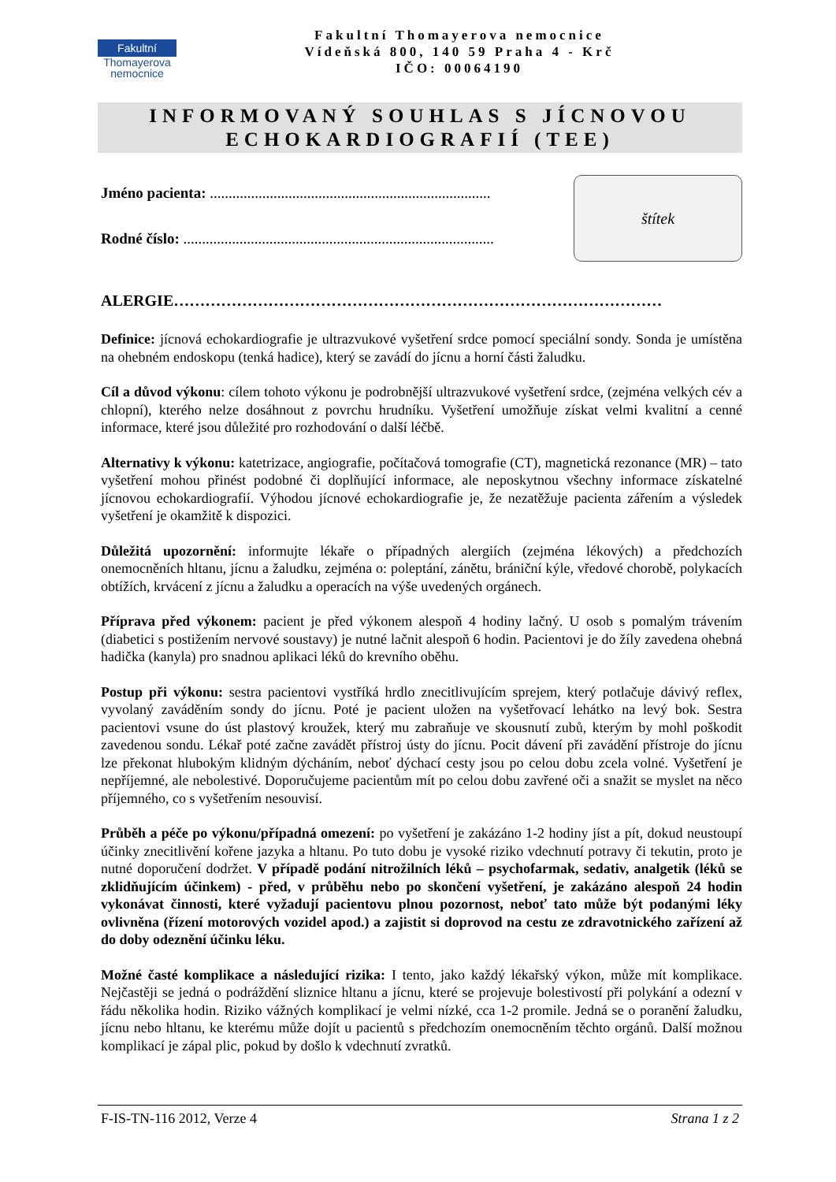Fakultní
Thomayerova
nemocnice
Fakultní Thomayerova nemocnice
Vídeňská 800, 140 59 Praha 4 - Krč
IČO: 00064190
INFORMOVANÝ SOUHLAS S JÍCNOVOU
ECHOKARDIOGRAFIÍ (TEE)
Jméno pacienta: ...........................................................................
Rodné číslo: ...................................................................................
štítek
ALERGIE…………………………………………………………………………………
Definice: jícnová echokardiografie je ultrazvukové vyšetření srdce pomocí speciální sondy. Sonda je umístěna na ohebném endoskopu (tenká hadice), který se zavádí do jícnu a horní části žaludku.
Cíl a důvod výkonu: cílem tohoto výkonu je podrobnější ultrazvukové vyšetření srdce, (zejména velkých cév a chlopní), kterého nelze dosáhnout z povrchu hrudníku. Vyšetření umožňuje získat velmi kvalitní a cenné informace, které jsou důležité pro rozhodování o další léčbě.
Alternativy k výkonu: katetrizace, angiografie, počítačová tomografie (CT), magnetická rezonance (MR) – tato vyšetření mohou přinést podobné či doplňující informace, ale neposkytnou všechny informace získatelné jícnovou echokardiografií. Výhodou jícnové echokardiografie je, že nezatěžuje pacienta zářením a výsledek vyšetření je okamžitě k dispozici.
Důležitá upozornění: informujte lékaře o případných alergiích (zejména lékových) a předchozích onemocněních hltanu, jícnu a žaludku, zejména o: poleptání, zánětu, brániční kýle, vředové chorobě, polykacích obtížích, krvácení z jícnu a žaludku a operacích na výše uvedených orgánech.
Příprava před výkonem: pacient je před výkonem alespoň 4 hodiny lačný. U osob s pomalým trávením (diabetici s postižením nervové soustavy) je nutné lačnit alespoň 6 hodin. Pacientovi je do žíly zavedena ohebná hadička (kanyla) pro snadnou aplikaci léků do krevního oběhu.
Postup při výkonu: sestra pacientovi vystříká hrdlo znecitlivujícím sprejem, který potlačuje dávivý reflex, vyvolaný zaváděním sondy do jícnu. Poté je pacient uložen na vyšetřovací lehátko na levý bok. Sestra pacientovi vsune do úst plastový kroužek, který mu zabraňuje ve skousnutí zubů, kterým by mohl poškodit zavedenou sondu. Lékař poté začne zavádět přístroj ústy do jícnu. Pocit dávení při zavádění přístroje do jícnu lze překonat hlubokým klidným dýcháním, neboť dýchací cesty jsou po celou dobu zcela volné. Vyšetření je nepříjemné, ale nebolestivé. Doporučujeme pacientům mít po celou dobu zavřené oči a snažit se myslet na něco příjemného, co s vyšetřením nesouvisí.
Průběh a péče po výkonu/případná omezení: po vyšetření je zakázáno 1-2 hodiny jíst a pít, dokud neustoupí účinky znecitlivění kořene jazyka a hltanu. Po tuto dobu je vysoké riziko vdechnutí potravy či tekutin, proto je nutné doporučení dodržet. V případě podání nitrožilních léků – psychofarmak, sedativ, analgetik (léků se zklidňujícím účinkem) - před, v průběhu nebo po skončení vyšetření, je zakázáno alespoň 24 hodin vykonávat činnosti, které vyžadují pacientovu plnou pozornost, neboť tato může být podanými léky ovlivněna (řízení motorových vozidel apod.) a zajistit si doprovod na cestu ze zdravotnického zařízení až do doby odeznění účinku léku.
Možné časté komplikace a následující rizika: I tento, jako každý lékařský výkon, může mít komplikace. Nejčastěji se jedná o podráždění sliznice hltanu a jícnu, které se projevuje bolestivostí při polykání a odezní v řádu několika hodin. Riziko vážných komplikací je velmi nízké, cca 1-2 promile. Jedná se o poranění žaludku, jícnu nebo hltanu, ke kterému může dojít u pacientů s předchozím onemocněním těchto orgánů. Další možnou komplikací je zápal plic, pokud by došlo k vdechnutí zvratků.
F-IS-TN-116 2012, Verze 4 Strana 1 z 2